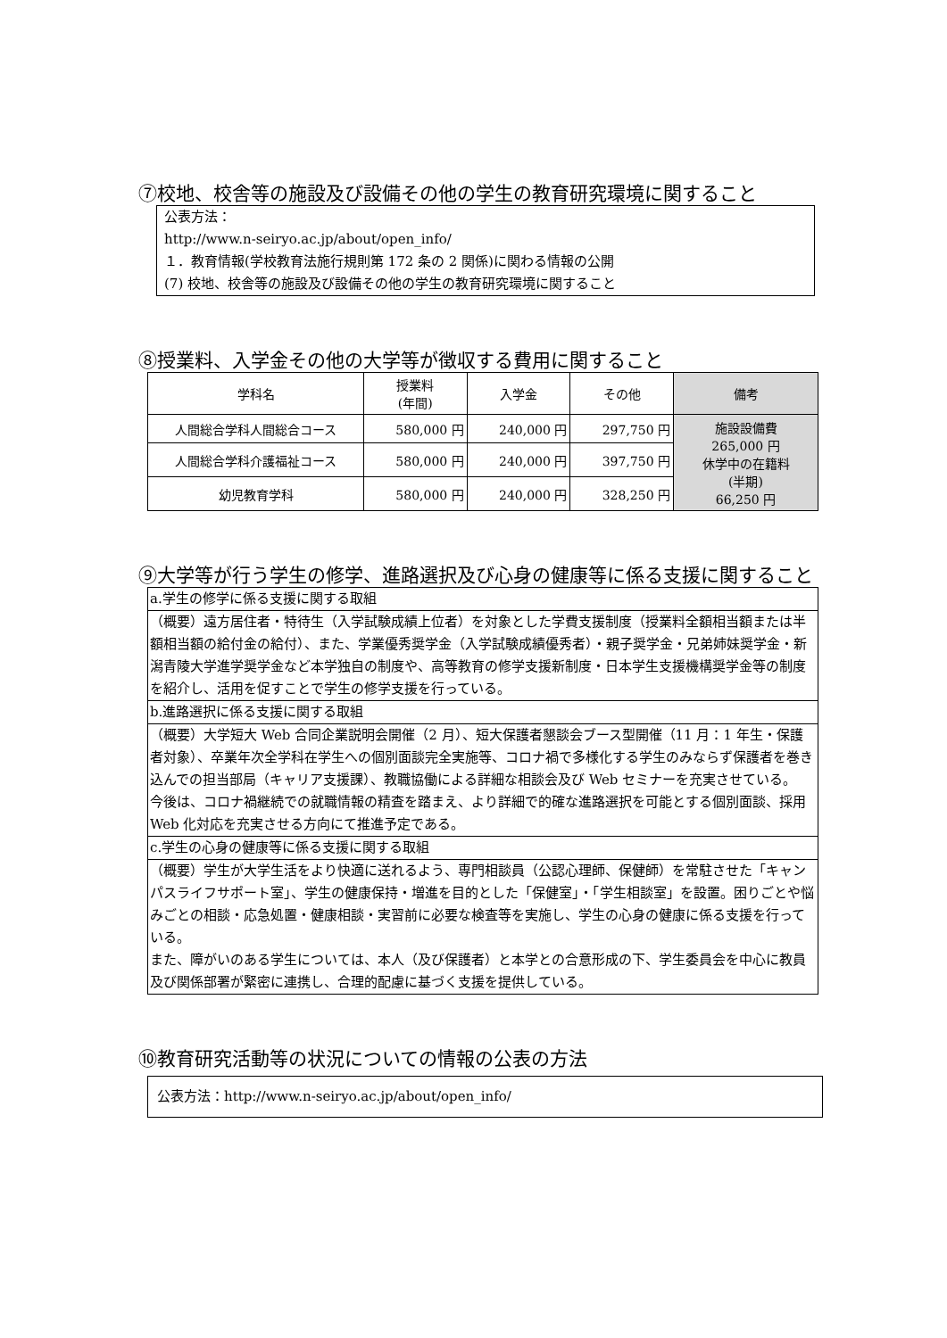⑦校地、校舎等の施設及び設備その他の学生の教育研究環境に関すること
公表方法：
http://www.n-seiryo.ac.jp/about/open_info/
１．教育情報(学校教育法施行規則第 172 条の 2 関係)に関わる情報の公開
(7) 校地、校舎等の施設及び設備その他の学生の教育研究環境に関すること
⑧授業料、入学金その他の大学等が徴収する費用に関すること
| 学科名 | 授業料 (年間) | 入学金 | その他 | 備考 |
| --- | --- | --- | --- | --- |
| 人間総合学科人間総合コース | 580,000 円 | 240,000 円 | 297,750 円 | 施設設備費 265,000 円 休学中の在籍料 (半期) 66,250 円 |
| 人間総合学科介護福祉コース | 580,000 円 | 240,000 円 | 397,750 円 | |
| 幼児教育学科 | 580,000 円 | 240,000 円 | 328,250 円 | |
⑨大学等が行う学生の修学、進路選択及び心身の健康等に係る支援に関すること
| a.学生の修学に係る支援に関する取組 |
| （概要）遠方居住者・特待生（入学試験成績上位者）を対象とした学費支援制度（授業料全額相当額または半額相当額の給付金の給付）、また、学業優秀奨学金（入学試験成績優秀者）・親子奨学金・兄弟姉妹奨学金・新潟青陵大学進学奨学金など本学独自の制度や、高等教育の修学支援新制度・日本学生支援機構奨学金等の制度を紹介し、活用を促すことで学生の修学支援を行っている。 |
| b.進路選択に係る支援に関する取組 |
| （概要）大学短大 Web 合同企業説明会開催（2 月）、短大保護者懇談会ブース型開催（11 月：1 年生・保護者対象）、卒業年次全学科在学生への個別面談完全実施等、コロナ禍で多様化する学生のみならず保護者を巻き込んでの担当部局（キャリア支援課）、教職協働による詳細な相談会及び Web セミナーを充実させている。 今後は、コロナ禍継続での就職情報の精査を踏まえ、より詳細で的確な進路選択を可能とする個別面談、採用 Web 化対応を充実させる方向にて推進予定である。 |
| c.学生の心身の健康等に係る支援に関する取組 |
| （概要）学生が大学生活をより快適に送れるよう、専門相談員（公認心理師、保健師）を常駐させた「キャンパスライフサポート室」、学生の健康保持・増進を目的とした「保健室」・「学生相談室」を設置。困りごとや悩みごとの相談・応急処置・健康相談・実習前に必要な検査等を実施し、学生の心身の健康に係る支援を行っている。 また、障がいのある学生については、本人（及び保護者）と本学との合意形成の下、学生委員会を中心に教員及び関係部署が緊密に連携し、合理的配慮に基づく支援を提供している。 |
⑩教育研究活動等の状況についての情報の公表の方法
公表方法：http://www.n-seiryo.ac.jp/about/open_info/